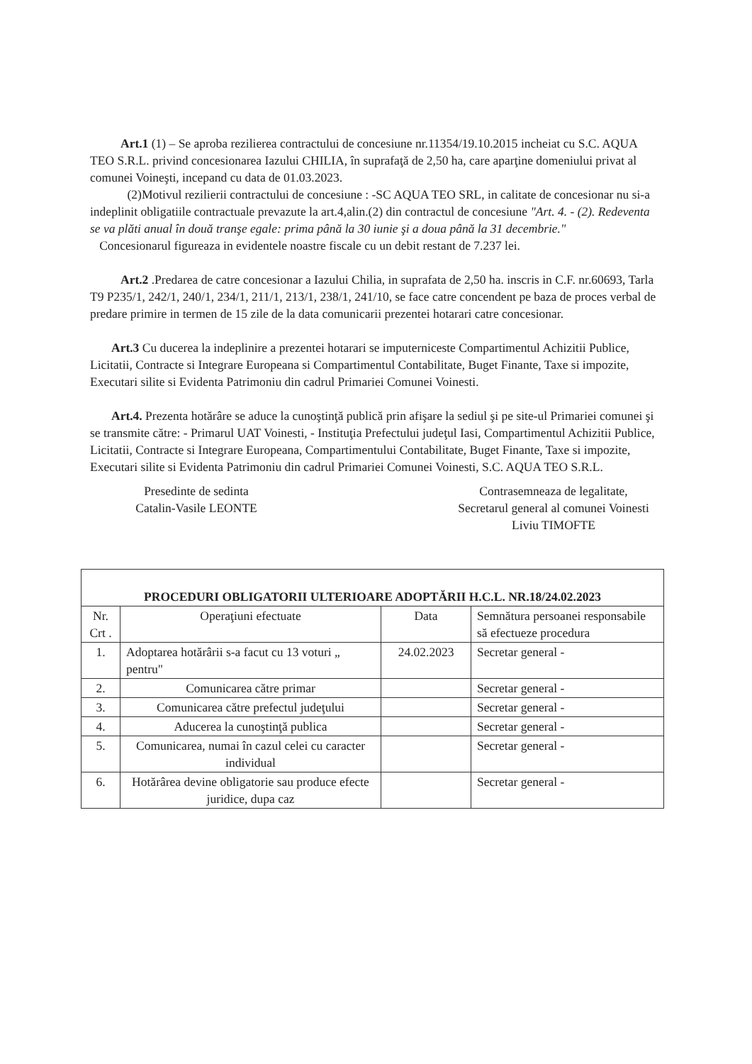Art.1 (1) – Se aproba rezilierea contractului de concesiune nr.11354/19.10.2015 incheiat cu S.C. AQUA TEO S.R.L. privind concesionarea Iazului CHILIA, în suprafaţă de 2,50 ha, care aparţine domeniului privat al comunei Voineşti, incepand cu data de 01.03.2023.
(2)Motivul rezilierii contractului de concesiune : -SC AQUA TEO SRL, in calitate de concesionar nu si-a indeplinit obligatiile contractuale prevazute la art.4,alin.(2) din contractul de concesiune "Art. 4. - (2). Redeventa se va plăti anual în două tranşe egale: prima până la 30 iunie şi a doua până la 31 decembrie."
Concesionarul figureaza in evidentele noastre fiscale cu un debit restant de 7.237 lei.
Art.2 .Predarea de catre concesionar a Iazului Chilia, in suprafata de 2,50 ha. inscris in C.F. nr.60693, Tarla T9 P235/1, 242/1, 240/1, 234/1, 211/1, 213/1, 238/1, 241/10, se face catre concendent pe baza de proces verbal de predare primire in termen de 15 zile de la data comunicarii prezentei hotarari catre concesionar.
Art.3 Cu ducerea la indeplinire a prezentei hotarari se imputerniceste Compartimentul Achizitii Publice, Licitatii, Contracte si Integrare Europeana si Compartimentul Contabilitate, Buget Finante, Taxe si impozite, Executari silite si Evidenta Patrimoniu din cadrul Primariei Comunei Voinesti.
Art.4. Prezenta hotărâre se aduce la cunoştinţă publică prin afişare la sediul şi pe site-ul Primariei comunei şi se transmite către: - Primarul UAT Voinesti, - Instituţia Prefectului judeţul Iasi, Compartimentul Achizitii Publice, Licitatii, Contracte si Integrare Europeana, Compartimentului Contabilitate, Buget Finante, Taxe si impozite, Executari silite si Evidenta Patrimoniu din cadrul Primariei Comunei Voinesti, S.C. AQUA TEO S.R.L.
Presedinte de sedinta
Catalin-Vasile LEONTE
Contrasemneaza de legalitate,
Secretarul general al comunei Voinesti
Liviu TIMOFTE
| PROCEDURI OBLIGATORII ULTERIOARE ADOPTĂRII H.C.L. NR.18/24.02.2023 | | | |
| --- | --- | --- | --- |
| Nr. Crt . | Operaţiuni efectuate | Data | Semnătura persoanei responsabile să efectueze procedura |
| 1. | Adoptarea hotărârii s-a facut cu 13 voturi „ pentru" | 24.02.2023 | Secretar general - |
| 2. | Comunicarea către primar | | Secretar general - |
| 3. | Comunicarea către prefectul judeţului | | Secretar general - |
| 4. | Aducerea la cunoştinţă publica | | Secretar general - |
| 5. | Comunicarea, numai în cazul celei cu caracter individual | | Secretar general - |
| 6. | Hotărârea devine obligatorie sau produce efecte juridice, dupa caz | | Secretar general - |